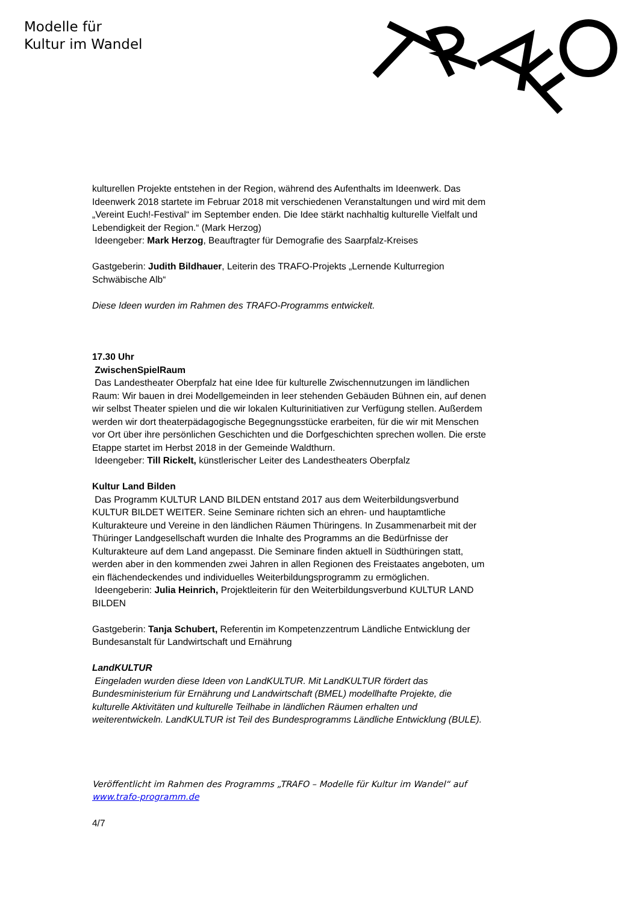Modelle für
Kultur im Wandel
kulturellen Projekte entstehen in der Region, während des Aufenthalts im Ideenwerk. Das Ideenwerk 2018 startete im Februar 2018 mit verschiedenen Veranstaltungen und wird mit dem „Vereint Euch!-Festival“ im September enden. Die Idee stärkt nachhaltig kulturelle Vielfalt und Lebendigkeit der Region.“ (Mark Herzog)
Ideengeber: Mark Herzog, Beauftragter für Demografie des Saarpfalz-Kreises
Gastgeberin: Judith Bildhauer, Leiterin des TRAFO-Projekts „Lernende Kulturregion Schwäbische Alb“
Diese Ideen wurden im Rahmen des TRAFO-Programms entwickelt.
17.30 Uhr
ZwischenSpielRaum
Das Landestheater Oberpfalz hat eine Idee für kulturelle Zwischennutzungen im ländlichen Raum: Wir bauen in drei Modellgemeinden in leer stehenden Gebäuden Bühnen ein, auf denen wir selbst Theater spielen und die wir lokalen Kulturinitiativen zur Verfügung stellen. Außerdem werden wir dort theaterpädagogische Begegnungsstücke erarbeiten, für die wir mit Menschen vor Ort über ihre persönlichen Geschichten und die Dorfgeschichten sprechen wollen. Die erste Etappe startet im Herbst 2018 in der Gemeinde Waldthurn.
Ideengeber: Till Rickelt, künstlerischer Leiter des Landestheaters Oberpfalz
Kultur Land Bilden
Das Programm KULTUR LAND BILDEN entstand 2017 aus dem Weiterbildungsverbund KULTUR BILDET WEITER. Seine Seminare richten sich an ehren- und hauptamtliche Kulturakteure und Vereine in den ländlichen Räumen Thüringens. In Zusammenarbeit mit der Thüringer Landgesellschaft wurden die Inhalte des Programms an die Bedürfnisse der Kulturakteure auf dem Land angepasst. Die Seminare finden aktuell in Südthüringen statt, werden aber in den kommenden zwei Jahren in allen Regionen des Freistaates angeboten, um ein flächendeckendes und individuelles Weiterbildungsprogramm zu ermöglichen.
Ideengeberin: Julia Heinrich, Projektleiterin für den Weiterbildungsverbund KULTUR LAND BILDEN
Gastgeberin: Tanja Schubert, Referentin im Kompetenzzentrum Ländliche Entwicklung der Bundesanstalt für Landwirtschaft und Ernährung
LandKULTUR
Eingeladen wurden diese Ideen von LandKULTUR. Mit LandKULTUR fördert das Bundesministerium für Ernährung und Landwirtschaft (BMEL) modellhafte Projekte, die kulturelle Aktivitäten und kulturelle Teilhabe in ländlichen Räumen erhalten und weiterentwickeln. LandKULTUR ist Teil des Bundesprogramms Ländliche Entwicklung (BULE).
Veröffentlicht im Rahmen des Programms „TRAFO – Modelle für Kultur im Wandel“ auf www.trafo-programm.de
4/7